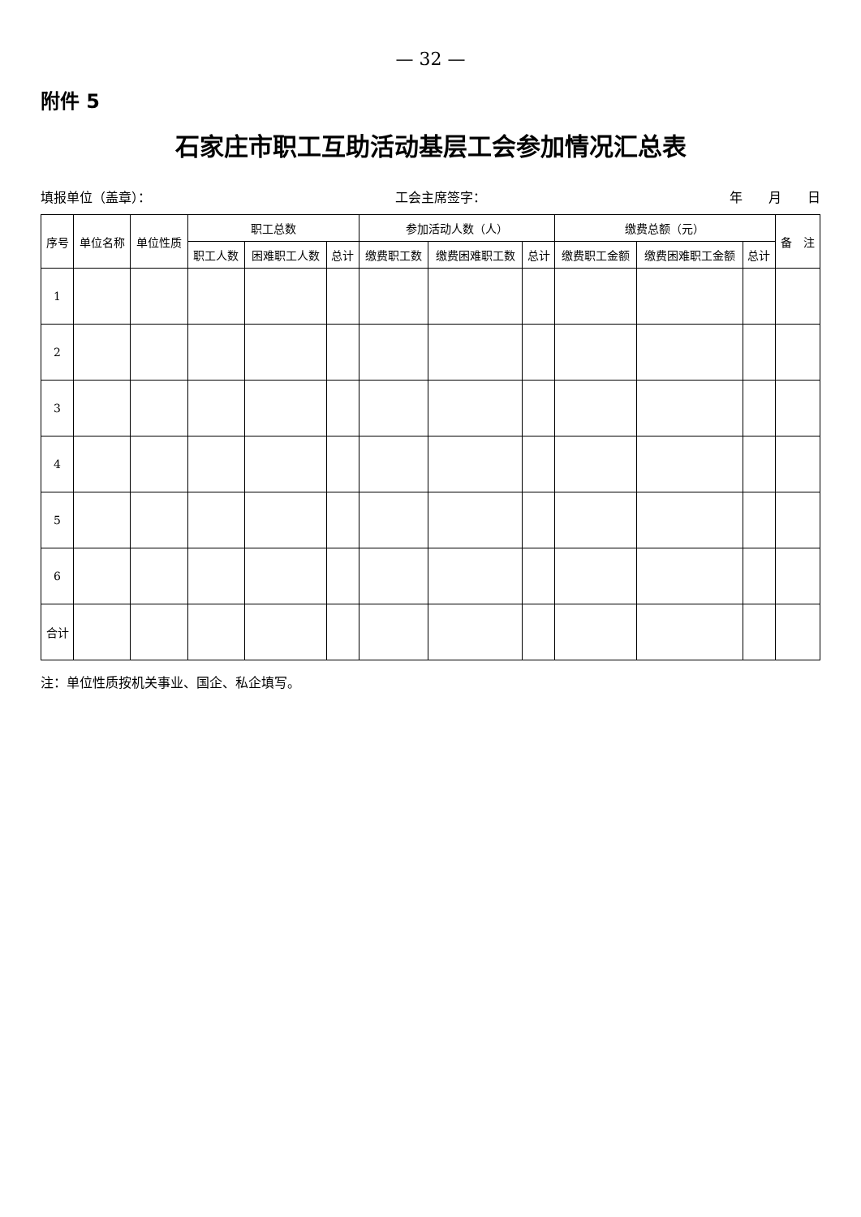— 32 —
附件 5
石家庄市职工互助活动基层工会参加情况汇总表
填报单位（盖章）： 工会主席签字： 年　　月　　日
| 序号 | 单位名称 | 单位性质 | 职工总数 | | | 参加活动人数（人） | | | 缴费总额（元） | | | 备 注 |
| --- | --- | --- | --- | --- | --- | --- | --- | --- | --- | --- | --- | --- |
| | | | 职工人数 | 困难职工人数 | 总计 | 缴费职工数 | 缴费困难职工数 | 总计 | 缴费职工金额 | 缴费困难职工金额 | 总计 | |
| 1 | | | | | | | | | | | | |
| 2 | | | | | | | | | | | | |
| 3 | | | | | | | | | | | | |
| 4 | | | | | | | | | | | | |
| 5 | | | | | | | | | | | | |
| 6 | | | | | | | | | | | | |
| 合计 | | | | | | | | | | | | |
注：单位性质按机关事业、国企、私企填写。